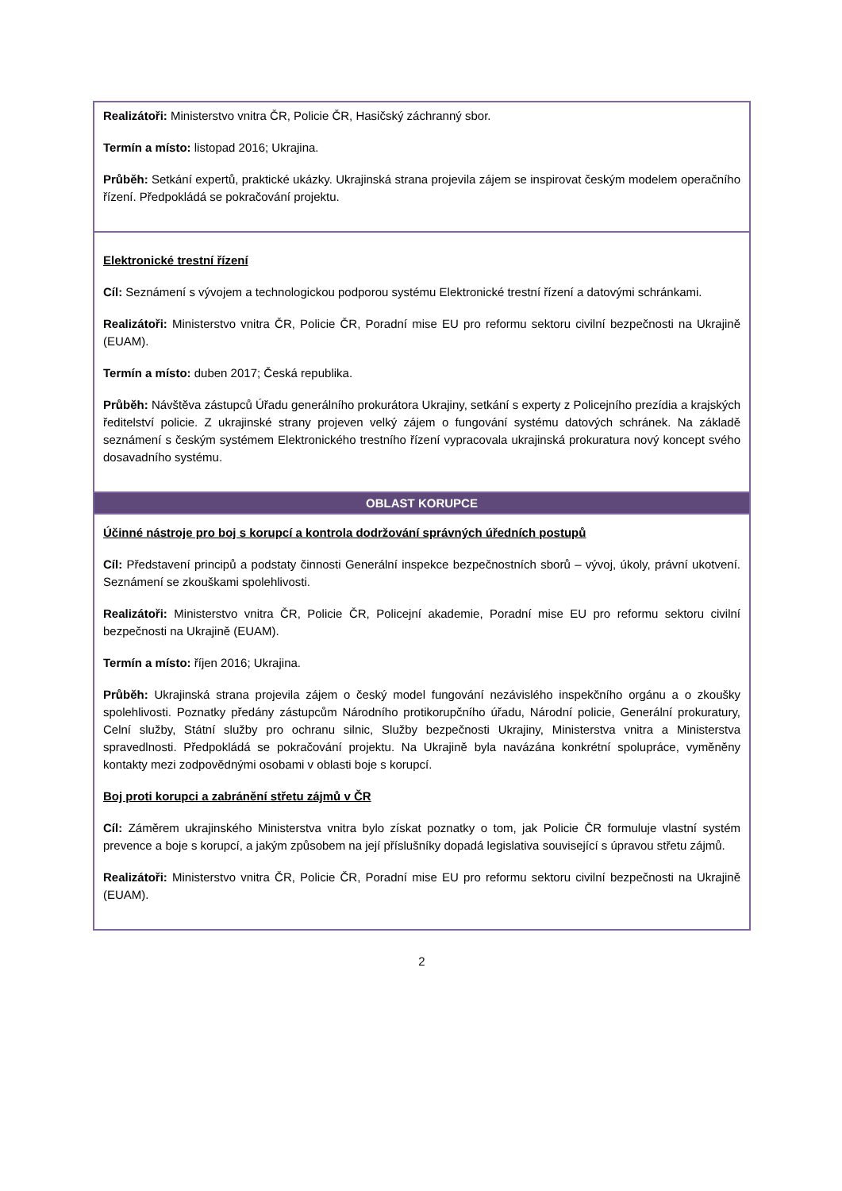| Realizátoři: Ministerstvo vnitra ČR, Policie ČR, Hasičský záchranný sbor. Termín a místo: listopad 2016; Ukrajina. Průběh: Setkání expertů, praktické ukázky. Ukrajinská strana projevila zájem se inspirovat českým modelem operačního řízení. Předpokládá se pokračování projektu. |
| Elektronické trestní řízení Cíl: Seznámení s vývojem a technologickou podporou systému Elektronické trestní řízení a datovými schránkami. Realizátoři: Ministerstvo vnitra ČR, Policie ČR, Poradní mise EU pro reformu sektoru civilní bezpečnosti na Ukrajině (EUAM). Termín a místo: duben 2017; Česká republika. Průběh: Návštěva zástupců Úřadu generálního prokurátora Ukrajiny, setkání s experty z Policejního prezídia a krajských ředitelství policie. Z ukrajinské strany projeven velký zájem o fungování systému datových schránek. Na základě seznámení s českým systémem Elektronického trestního řízení vypracovala ukrajinská prokuratura nový koncept svého dosavadního systému. |
| OBLAST KORUPCE |
| Účinné nástroje pro boj s korupcí a kontrola dodržování správných úředních postupů Cíl: Představení principů a podstaty činnosti Generální inspekce bezpečnostních sborů – vývoj, úkoly, právní ukotvení. Seznámení se zkouškami spolehlivosti. Realizátoři: Ministerstvo vnitra ČR, Policie ČR, Policejní akademie, Poradní mise EU pro reformu sektoru civilní bezpečnosti na Ukrajině (EUAM). Termín a místo: říjen 2016; Ukrajina. Průběh: Ukrajinská strana projevila zájem o český model fungování nezávislého inspekčního orgánu a o zkoušky spolehlivosti. Poznatky předány zástupcům Národního protikorupčního úřadu, Národní policie, Generální prokuratury, Celní služby, Státní služby pro ochranu silnic, Služby bezpečnosti Ukrajiny, Ministerstva vnitra a Ministerstva spravedlnosti. Předpokládá se pokračování projektu. Na Ukrajině byla navázána konkrétní spolupráce, vyměněny kontakty mezi zodpovědnými osobami v oblasti boje s korupcí. Boj proti korupci a zabránění střetu zájmů v ČR Cíl: Záměrem ukrajinského Ministerstva vnitra bylo získat poznatky o tom, jak Policie ČR formuluje vlastní systém prevence a boje s korupcí, a jakým způsobem na její příslušníky dopadá legislativa související s úpravou střetu zájmů. Realizátoři: Ministerstvo vnitra ČR, Policie ČR, Poradní mise EU pro reformu sektoru civilní bezpečnosti na Ukrajině (EUAM). |
2